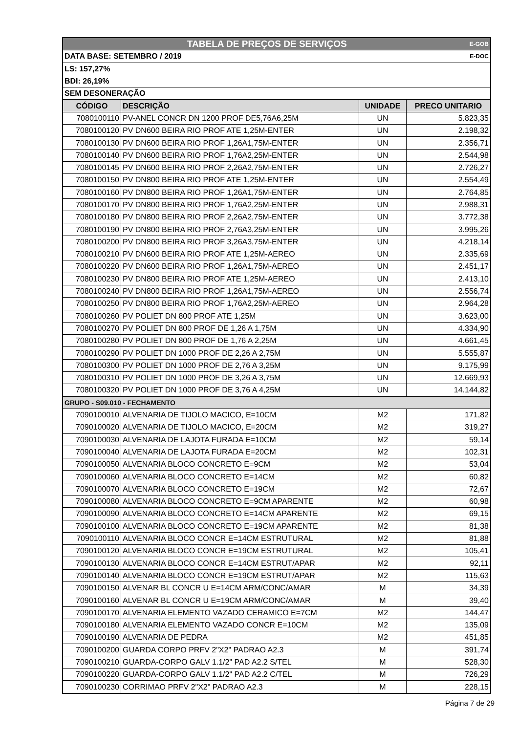| TABELA DE PREÇOS DE SERVIÇOS E-GOB | | | |
| DATA BASE: SETEMBRO / 2019 E-DOC | | | |
| LS: 157,27% | | | |
| BDI: 26,19% | | | |
| SEM DESONERAÇÃO | | | |
| CÓDIGO | DESCRIÇÃO | UNIDADE | PRECO UNITARIO |
| 7080100110 | PV-ANEL CONCR DN 1200 PROF DE5,76A6,25M | UN | 5.823,35 |
| 7080100120 | PV DN600 BEIRA RIO PROF ATE 1,25M-ENTER | UN | 2.198,32 |
| 7080100130 | PV DN600 BEIRA RIO PROF 1,26A1,75M-ENTER | UN | 2.356,71 |
| 7080100140 | PV DN600 BEIRA RIO PROF 1,76A2,25M-ENTER | UN | 2.544,98 |
| 7080100145 | PV DN600 BEIRA RIO PROF 2,26A2,75M-ENTER | UN | 2.726,27 |
| 7080100150 | PV DN800 BEIRA RIO PROF ATE 1,25M-ENTER | UN | 2.554,49 |
| 7080100160 | PV DN800 BEIRA RIO PROF 1,26A1,75M-ENTER | UN | 2.764,85 |
| 7080100170 | PV DN800 BEIRA RIO PROF 1,76A2,25M-ENTER | UN | 2.988,31 |
| 7080100180 | PV DN800 BEIRA RIO PROF 2,26A2,75M-ENTER | UN | 3.772,38 |
| 7080100190 | PV DN800 BEIRA RIO PROF 2,76A3,25M-ENTER | UN | 3.995,26 |
| 7080100200 | PV DN800 BEIRA RIO PROF 3,26A3,75M-ENTER | UN | 4.218,14 |
| 7080100210 | PV DN600 BEIRA RIO PROF ATE 1,25M-AEREO | UN | 2.335,69 |
| 7080100220 | PV DN600 BEIRA RIO PROF 1,26A1,75M-AEREO | UN | 2.451,17 |
| 7080100230 | PV DN800 BEIRA RIO PROF ATE 1,25M-AEREO | UN | 2.413,10 |
| 7080100240 | PV DN800 BEIRA RIO PROF 1,26A1,75M-AEREO | UN | 2.556,74 |
| 7080100250 | PV DN800 BEIRA RIO PROF 1,76A2,25M-AEREO | UN | 2.964,28 |
| 7080100260 | PV POLIET DN 800 PROF ATE 1,25M | UN | 3.623,00 |
| 7080100270 | PV POLIET DN 800 PROF DE 1,26 A 1,75M | UN | 4.334,90 |
| 7080100280 | PV POLIET DN 800 PROF DE 1,76 A 2,25M | UN | 4.661,45 |
| 7080100290 | PV POLIET DN 1000 PROF DE 2,26 A 2,75M | UN | 5.555,87 |
| 7080100300 | PV POLIET DN 1000 PROF DE 2,76 A 3,25M | UN | 9.175,99 |
| 7080100310 | PV POLIET DN 1000 PROF DE 3,26 A 3,75M | UN | 12.669,93 |
| 7080100320 | PV POLIET DN 1000 PROF DE 3,76 A 4,25M | UN | 14.144,82 |
| GRUPO - S09.010 - FECHAMENTO | | | |
| 7090100010 | ALVENARIA DE TIJOLO MACICO, E=10CM | M2 | 171,82 |
| 7090100020 | ALVENARIA DE TIJOLO MACICO, E=20CM | M2 | 319,27 |
| 7090100030 | ALVENARIA DE LAJOTA FURADA E=10CM | M2 | 59,14 |
| 7090100040 | ALVENARIA DE LAJOTA FURADA E=20CM | M2 | 102,31 |
| 7090100050 | ALVENARIA BLOCO CONCRETO E=9CM | M2 | 53,04 |
| 7090100060 | ALVENARIA BLOCO CONCRETO E=14CM | M2 | 60,82 |
| 7090100070 | ALVENARIA BLOCO CONCRETO E=19CM | M2 | 72,67 |
| 7090100080 | ALVENARIA BLOCO CONCRETO E=9CM APARENTE | M2 | 60,98 |
| 7090100090 | ALVENARIA BLOCO CONCRETO E=14CM APARENTE | M2 | 69,15 |
| 7090100100 | ALVENARIA BLOCO CONCRETO E=19CM APARENTE | M2 | 81,38 |
| 7090100110 | ALVENARIA BLOCO CONCR E=14CM ESTRUTURAL | M2 | 81,88 |
| 7090100120 | ALVENARIA BLOCO CONCR E=19CM ESTRUTURAL | M2 | 105,41 |
| 7090100130 | ALVENARIA BLOCO CONCR E=14CM ESTRUT/APAR | M2 | 92,11 |
| 7090100140 | ALVENARIA BLOCO CONCR E=19CM ESTRUT/APAR | M2 | 115,63 |
| 7090100150 | ALVENAR BL CONCR U E=14CM ARM/CONC/AMAR | M | 34,39 |
| 7090100160 | ALVENAR BL CONCR U E=19CM ARM/CONC/AMAR | M | 39,40 |
| 7090100170 | ALVENARIA ELEMENTO VAZADO CERAMICO E=7CM | M2 | 144,47 |
| 7090100180 | ALVENARIA ELEMENTO VAZADO CONCR E=10CM | M2 | 135,09 |
| 7090100190 | ALVENARIA DE PEDRA | M2 | 451,85 |
| 7090100200 | GUARDA CORPO PRFV 2"X2" PADRAO A2.3 | M | 391,74 |
| 7090100210 | GUARDA-CORPO GALV 1.1/2" PAD A2.2 S/TEL | M | 528,30 |
| 7090100220 | GUARDA-CORPO GALV 1.1/2" PAD A2.2 C/TEL | M | 726,29 |
| 7090100230 | CORRIMAO PRFV 2"X2" PADRAO A2.3 | M | 228,15 |
Página 7 de 29